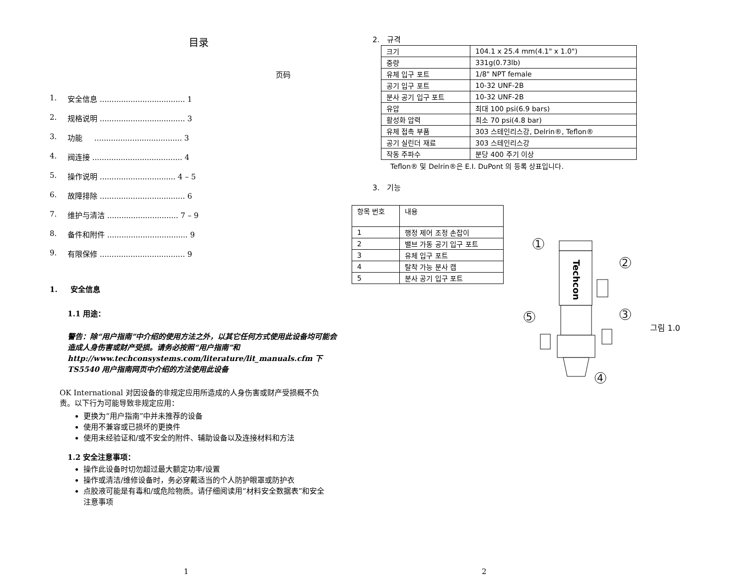目录
页码
1. 安全信息 .................................... 1
2. 规格说明 .................................... 3
3. 功能 ..................................... 3
4. 阀连接 ...................................... 4
5. 操作说明 ................................ 4 – 5
6. 故障排除 .................................... 6
7. 维护与清洁 .............................. 7 – 9
8. 备件和附件 .................................. 9
9. 有限保修 .................................... 9
1. 安全信息
1.1 用途：
警告：除“用户指南”中介绍的使用方法之外，以其它任何方式使用此设备均可能会造成人身伤害或财产受损。请务必按照“用户指南”和 http://www.techconsystems.com/literature/lit_manuals.cfm 下 TS5540 用户指南网页中介绍的方法使用此设备
OK International 对因设备的非规定应用所造成的人身伤害或财产受损概不负责。以下行为可能导致非规定应用：
更换为“用户指南”中并未推荐的设备
使用不兼容或已损坏的更换件
使用未经验证和/或不安全的附件、辅助设备以及连接材料和方法
1.2 安全注意事项：
操作此设备时切勿超过最大额定功率/设置
操作或清洁/维修设备时，务必穿戴适当的个人防护眼罩或防护衣
点胶液可能是有毒和/或危险物质。请仔细阅读用“材料安全数据表”和安全注意事项
1
2. 규격
| 크기 | 104.1 x 25.4 mm(4.1" x 1.0") |
| 중량 | 331g(0.73lb) |
| 유체 입구 포트 | 1/8" NPT female |
| 공기 입구 포트 | 10-32 UNF-2B |
| 분사 공기 입구 포트 | 10-32 UNF-2B |
| 유압 | 최대 100 psi(6.9 bars) |
| 활성화 압력 | 최소 70 psi(4.8 bar) |
| 유체 접촉 부품 | 303 스테인리스강, Delrin®, Teflon® |
| 공기 실린더 재료 | 303 스테인리스강 |
| 작동 주파수 | 분당 400 주기 이상 |
Teflon® 및 Delrin®은 E.I. DuPont 의 등록 상표입니다.
3. 기능
| 항목 번호 | 내용 |
| --- | --- |
| 1 | 행정 제어 조정 손잡이 |
| 2 | 밸브 가동 공기 입구 포트 |
| 3 | 유체 입구 포트 |
| 4 | 탈착 가능 분사 캡 |
| 5 | 분사 공기 입구 포트 |
Techcon
1
2
3
4
5
그림 1.0
2